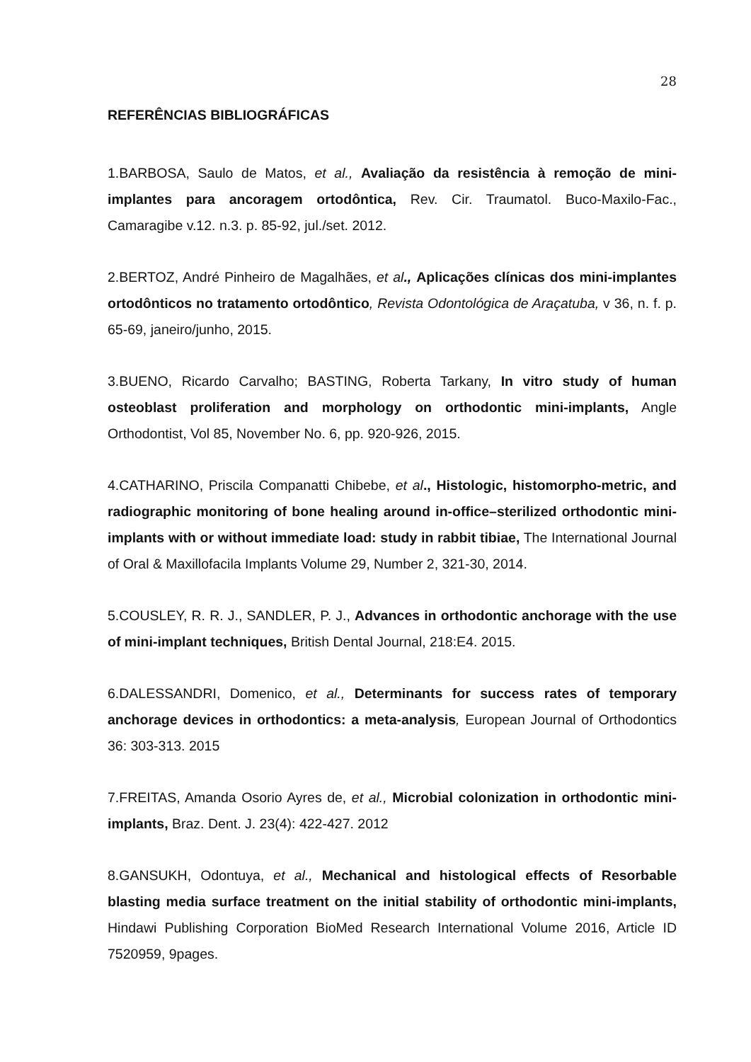28
REFERÊNCIAS BIBLIOGRÁFICAS
1.BARBOSA, Saulo de Matos, et al., Avaliação da resistência à remoção de mini-implantes para ancoragem ortodôntica, Rev. Cir. Traumatol. Buco-Maxilo-Fac., Camaragibe v.12. n.3. p. 85-92, jul./set. 2012.
2.BERTOZ, André Pinheiro de Magalhães, et al., Aplicações clínicas dos mini-implantes ortodônticos no tratamento ortodôntico, Revista Odontológica de Araçatuba, v 36, n. f. p. 65-69, janeiro/junho, 2015.
3.BUENO, Ricardo Carvalho; BASTING, Roberta Tarkany, In vitro study of human osteoblast proliferation and morphology on orthodontic mini-implants, Angle Orthodontist, Vol 85, November No. 6, pp. 920-926, 2015.
4.CATHARINO, Priscila Companatti Chibebe, et al., Histologic, histomorpho-metric, and radiographic monitoring of bone healing around in-office–sterilized orthodontic mini-implants with or without immediate load: study in rabbit tibiae, The International Journal of Oral & Maxillofacila Implants Volume 29, Number 2, 321-30, 2014.
5.COUSLEY, R. R. J., SANDLER, P. J., Advances in orthodontic anchorage with the use of mini-implant techniques, British Dental Journal, 218:E4. 2015.
6.DALESSANDRI, Domenico, et al., Determinants for success rates of temporary anchorage devices in orthodontics: a meta-analysis, European Journal of Orthodontics 36: 303-313. 2015
7.FREITAS, Amanda Osorio Ayres de, et al., Microbial colonization in orthodontic mini-implants, Braz. Dent. J. 23(4): 422-427. 2012
8.GANSUKH, Odontuya, et al., Mechanical and histological effects of Resorbable blasting media surface treatment on the initial stability of orthodontic mini-implants, Hindawi Publishing Corporation BioMed Research International Volume 2016, Article ID 7520959, 9pages.